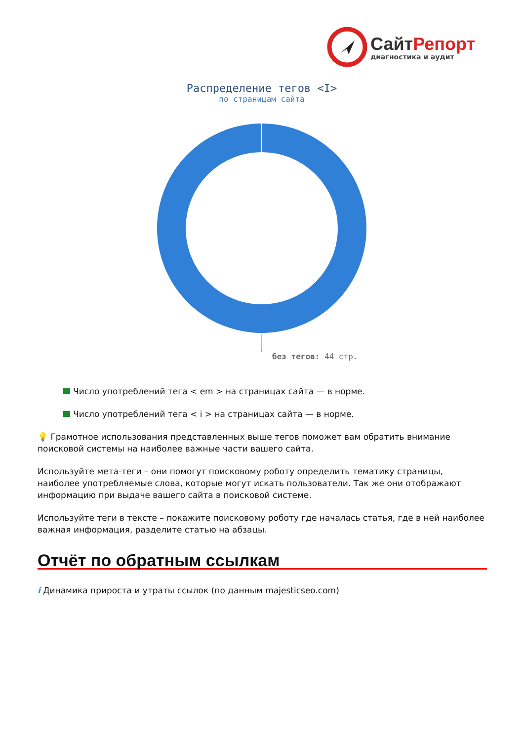СайтРепорт
диагностика и аудит
Распределение тегов <I>
по страницам сайта
без тегов: 44 стр.
Число употреблений тега < em > на страницах сайта — в норме.
Число употреблений тега < i > на страницах сайта — в норме.
💡 Грамотное использования представленных выше тегов поможет вам обратить внимание поисковой системы на наиболее важные части вашего сайта.
Используйте мета-теги – они помогут поисковому роботу определить тематику страницы, наиболее употребляемые слова, которые могут искать пользователи. Так же они отображают информацию при выдаче вашего сайта в поисковой системе.
Используйте теги в тексте – покажите поисковому роботу где началась статья, где в ней наиболее важная информация, разделите статью на абзацы.
Отчёт по обратным ссылкам
i Динамика прироста и утраты ссылок (по данным majesticseo.com)